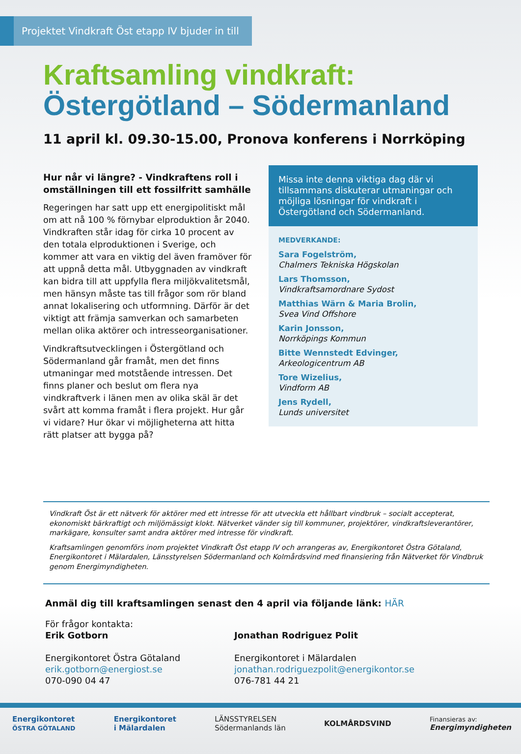Projektet Vindkraft Öst etapp IV bjuder in till
Kraftsamling vindkraft:
Östergötland – Södermanland
11 april kl. 09.30-15.00, Pronova konferens i Norrköping
Hur når vi längre? - Vindkraftens roll i omställningen till ett fossilfritt samhälle
Regeringen har satt upp ett energipolitiskt mål om att nå 100 % förnybar elproduktion år 2040. Vindkraften står idag för cirka 10 procent av den totala elproduktionen i Sverige, och kommer att vara en viktig del även framöver för att uppnå detta mål. Utbyggnaden av vindkraft kan bidra till att uppfylla flera miljökvalitetsmål, men hänsyn måste tas till frågor som rör bland annat lokalisering och utformning. Därför är det viktigt att främja samverkan och samarbeten mellan olika aktörer och intresseorganisationer.
Vindkraftsutvecklingen i Östergötland och Södermanland går framåt, men det finns utmaningar med motstående intressen. Det finns planer och beslut om flera nya vindkraftverk i länen men av olika skäl är det svårt att komma framåt i flera projekt. Hur går vi vidare? Hur ökar vi möjligheterna att hitta rätt platser att bygga på?
Missa inte denna viktiga dag där vi tillsammans diskuterar utmaningar och möjliga lösningar för vindkraft i Östergötland och Södermanland.
MEDVERKANDE:
Sara Fogelström,
Chalmers Tekniska Högskolan
Lars Thomsson,
Vindkraftsamordnare Sydost
Matthias Wärn & Maria Brolin,
Svea Vind Offshore
Karin Jonsson,
Norrköpings Kommun
Bitte Wennstedt Edvinger,
Arkeologicentrum AB
Tore Wizelius,
Vindform AB
Jens Rydell,
Lunds universitet
Vindkraft Öst är ett nätverk för aktörer med ett intresse för att utveckla ett hållbart vindbruk – socialt accepterat, ekonomiskt bärkraftigt och miljömässigt klokt. Nätverket vänder sig till kommuner, projektörer, vindkraftsleverantörer, markägare, konsulter samt andra aktörer med intresse för vindkraft.
Kraftsamlingen genomförs inom projektet Vindkraft Öst etapp IV och arrangeras av, Energikontoret Östra Götaland, Energikontoret i Mälardalen, Länsstyrelsen Södermanland och Kolmårdsvind med finansiering från Nätverket för Vindbruk genom Energimyndigheten.
Anmäl dig till kraftsamlingen senast den 4 april via följande länk: HÄR
För frågor kontakta:
Erik Gotborn
Energikontoret Östra Götaland
erik.gotborn@energiost.se
070-090 04 47
Jonathan Rodriguez Polit
Energikontoret i Mälardalen
jonathan.rodriguezpolit@energikontor.se
076-781 44 21
Energikontoret
ÖSTRA GÖTALAND Energikontoret
i Mälardalen LÄNSSTYRELSEN
Södermanlands län KOLMÅRDSVIND Finansieras av:
Energimyndigheten